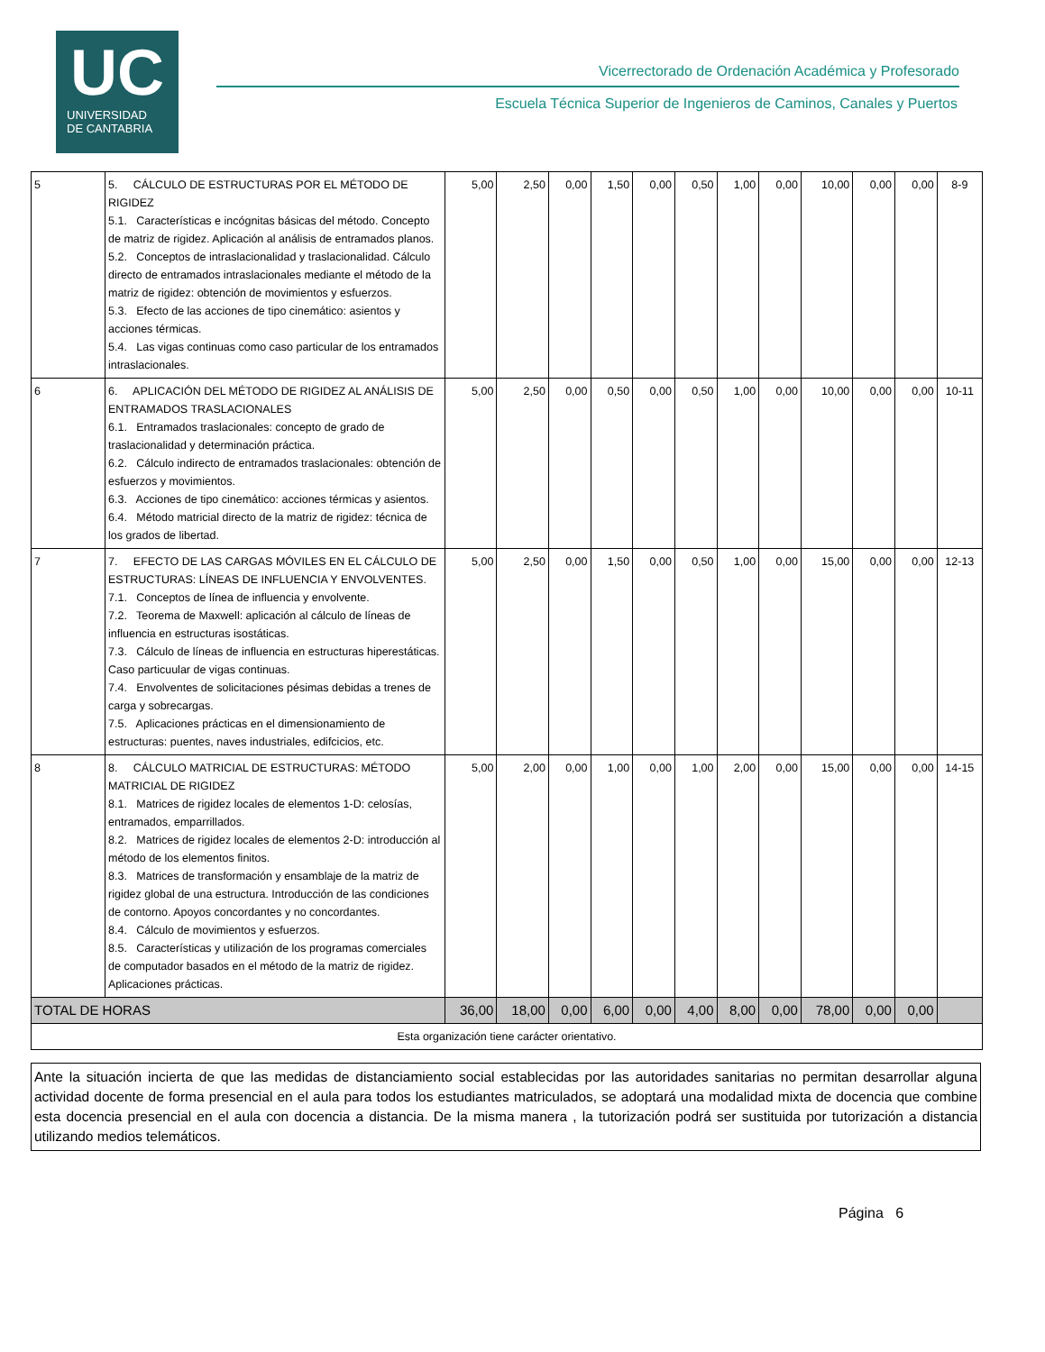UC
UNIVERSIDAD
DE CANTABRIA
Vicerrectorado de Ordenación Académica y Profesorado
Escuela Técnica Superior de Ingenieros de Caminos, Canales y Puertos
| 5 | 5. CÁLCULO DE ESTRUCTURAS POR EL MÉTODO DE RIGIDEZ 5.1. Características e incógnitas básicas del método. Concepto de matriz de rigidez. Aplicación al análisis de entramados planos. 5.2. Conceptos de intraslacionalidad y traslacionalidad. Cálculo directo de entramados intraslacionales mediante el método de la matriz de rigidez: obtención de movimientos y esfuerzos. 5.3. Efecto de las acciones de tipo cinemático: asientos y acciones térmicas. 5.4. Las vigas continuas como caso particular de los entramados intraslacionales. | 5,00 | 2,50 | 0,00 | 1,50 | 0,00 | 0,50 | 1,00 | 0,00 | 10,00 | 0,00 | 0,00 | 8-9 |
| 6 | 6. APLICACIÓN DEL MÉTODO DE RIGIDEZ AL ANÁLISIS DE ENTRAMADOS TRASLACIONALES 6.1. Entramados traslacionales: concepto de grado de traslacionalidad y determinación práctica. 6.2. Cálculo indirecto de entramados traslacionales: obtención de esfuerzos y movimientos. 6.3. Acciones de tipo cinemático: acciones térmicas y asientos. 6.4. Método matricial directo de la matriz de rigidez: técnica de los grados de libertad. | 5,00 | 2,50 | 0,00 | 0,50 | 0,00 | 0,50 | 1,00 | 0,00 | 10,00 | 0,00 | 0,00 | 10-11 |
| 7 | 7. EFECTO DE LAS CARGAS MÓVILES EN EL CÁLCULO DE ESTRUCTURAS: LÍNEAS DE INFLUENCIA Y ENVOLVENTES. 7.1. Conceptos de línea de influencia y envolvente. 7.2. Teorema de Maxwell: aplicación al cálculo de líneas de influencia en estructuras isostáticas. 7.3. Cálculo de líneas de influencia en estructuras hiperestáticas. Caso particuular de vigas continuas. 7.4. Envolventes de solicitaciones pésimas debidas a trenes de carga y sobrecargas. 7.5. Aplicaciones prácticas en el dimensionamiento de estructuras: puentes, naves industriales, edifcicios, etc. | 5,00 | 2,50 | 0,00 | 1,50 | 0,00 | 0,50 | 1,00 | 0,00 | 15,00 | 0,00 | 0,00 | 12-13 |
| 8 | 8. CÁLCULO MATRICIAL DE ESTRUCTURAS: MÉTODO MATRICIAL DE RIGIDEZ 8.1. Matrices de rigidez locales de elementos 1-D: celosías, entramados, emparrillados. 8.2. Matrices de rigidez locales de elementos 2-D: introducción al método de los elementos finitos. 8.3. Matrices de transformación y ensamblaje de la matriz de rigidez global de una estructura. Introducción de las condiciones de contorno. Apoyos concordantes y no concordantes. 8.4. Cálculo de movimientos y esfuerzos. 8.5. Características y utilización de los programas comerciales de computador basados en el método de la matriz de rigidez. Aplicaciones prácticas. | 5,00 | 2,00 | 0,00 | 1,00 | 0,00 | 1,00 | 2,00 | 0,00 | 15,00 | 0,00 | 0,00 | 14-15 |
| TOTAL DE HORAS | | 36,00 | 18,00 | 0,00 | 6,00 | 0,00 | 4,00 | 8,00 | 0,00 | 78,00 | 0,00 | 0,00 | |
| Esta organización tiene carácter orientativo. | | | | | | | | | | | | | |
Ante la situación incierta de que las medidas de distanciamiento social establecidas por las autoridades sanitarias no permitan desarrollar alguna actividad docente de forma presencial en el aula para todos los estudiantes matriculados, se adoptará una modalidad mixta de docencia que combine esta docencia presencial en el aula con docencia a distancia. De la misma manera , la tutorización podrá ser sustituida por tutorización a distancia utilizando medios telemáticos.
Página 6